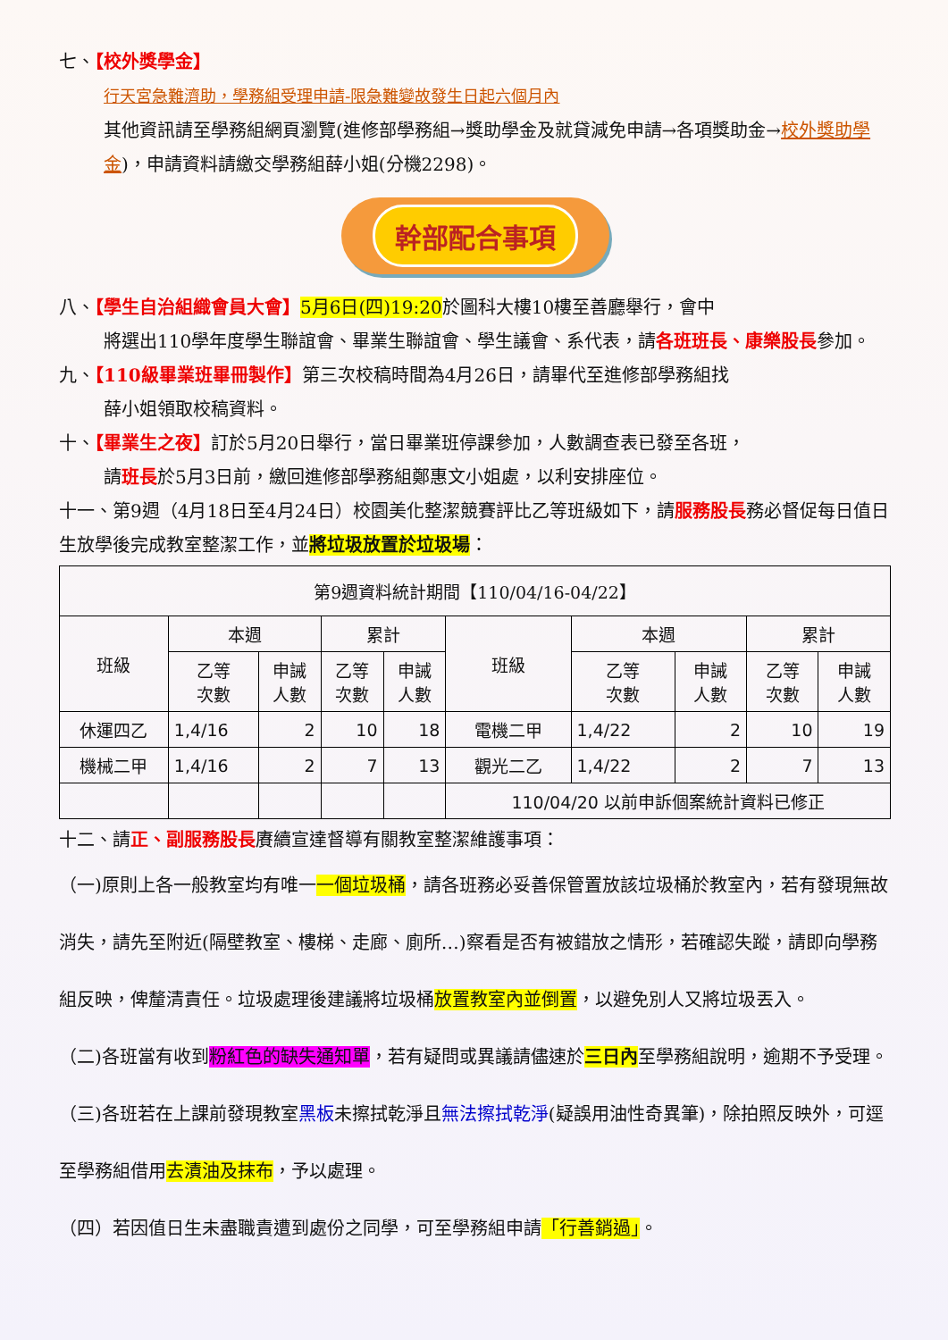七、【校外獎學金】
行天宮急難濟助，學務組受理申請-限急難變故發生日起六個月內
其他資訊請至學務組網頁瀏覽(進修部學務組→獎助學金及就貸減免申請→各項獎助金→校外獎助學金)，申請資料請繳交學務組薛小姐(分機2298)。
幹部配合事項
八、【學生自治組織會員大會】5月6日(四)19:20於圖科大樓10樓至善廳舉行，會中
將選出110學年度學生聯誼會、畢業生聯誼會、學生議會、系代表，請各班班長、康樂股長參加。
九、【110級畢業班畢冊製作】第三次校稿時間為4月26日，請畢代至進修部學務組找
薛小姐領取校稿資料。
十、【畢業生之夜】訂於5月20日舉行，當日畢業班停課參加，人數調查表已發至各班，
請班長於5月3日前，繳回進修部學務組鄭惠文小姐處，以利安排座位。
十一、第9週（4月18日至4月24日）校園美化整潔競賽評比乙等班級如下，請服務股長務必督促每日值日生放學後完成教室整潔工作，並將垃圾放置於垃圾場：
| 第9週資料統計期間【110/04/16-04/22】 | | | | | | | | | |
| 班級 | 本週 | | 累計 | | 班級 | 本週 | | 累計 | |
| | 乙等 次數 | 申誡 人數 | 乙等 次數 | 申誡 人數 | | 乙等 次數 | 申誡 人數 | 乙等 次數 | 申誡 人數 |
| 休運四乙 | 1,4/16 | 2 | 10 | 18 | 電機二甲 | 1,4/22 | 2 | 10 | 19 |
| 機械二甲 | 1,4/16 | 2 | 7 | 13 | 觀光二乙 | 1,4/22 | 2 | 7 | 13 |
| | | | | | 110/04/20 以前申訴個案統計資料已修正 | | | | |
十二、請正、副服務股長賡續宣達督導有關教室整潔維護事項：
（一)原則上各一般教室均有唯一一個垃圾桶，請各班務必妥善保管置放該垃圾桶於教室內，若有發現無故消失，請先至附近(隔壁教室、樓梯、走廊、廁所…)察看是否有被錯放之情形，若確認失蹤，請即向學務組反映，俾釐清責任。垃圾處理後建議將垃圾桶放置教室內並倒置，以避免別人又將垃圾丟入。
（二)各班當有收到粉紅色的缺失通知單，若有疑問或異議請儘速於三日內至學務組說明，逾期不予受理。
（三)各班若在上課前發現教室黑板未擦拭乾淨且無法擦拭乾淨(疑誤用油性奇異筆)，除拍照反映外，可逕至學務組借用去漬油及抹布，予以處理。
（四）若因值日生未盡職責遭到處份之同學，可至學務組申請「行善銷過」。